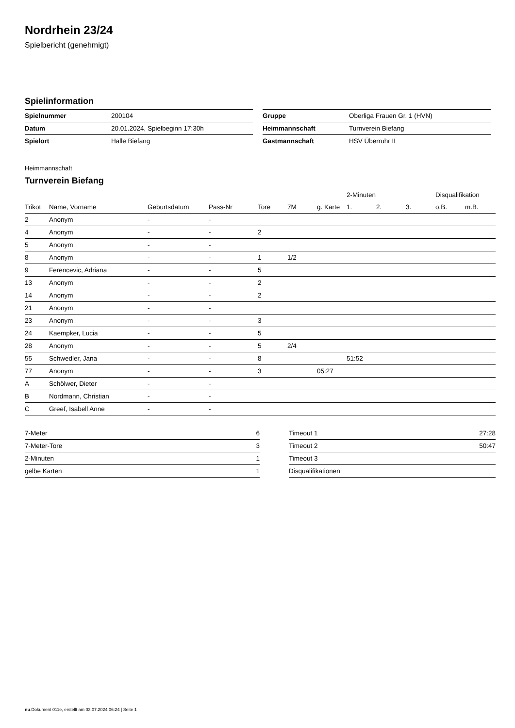Nordrhein 23/24
Spielbericht (genehmigt)
Spielinformation
| Spielnummer | 200104 |
| Datum | 20.01.2024, Spielbeginn 17:30h |
| Spielort | Halle Biefang |
| Gruppe | Oberliga Frauen Gr. 1 (HVN) |
| Heimmannschaft | Turnverein Biefang |
| Gastmannschaft | HSV Überruhr II |
Heimmannschaft
Turnverein Biefang
| | | | | | | | 2-Minuten | | | Disqualifikation | |
| --- | --- | --- | --- | --- | --- | --- | --- | --- | --- | --- | --- |
| Trikot | Name, Vorname | Geburtsdatum | Pass-Nr | Tore | 7M | g. Karte | 1. | 2. | 3. | o.B. | m.B. |
| 2 | Anonym | - | - | | | | | | | | |
| 4 | Anonym | - | - | 2 | | | | | | | |
| 5 | Anonym | - | - | | | | | | | | |
| 8 | Anonym | - | - | 1 | 1/2 | | | | | | |
| 9 | Ferencevic, Adriana | - | - | 5 | | | | | | | |
| 13 | Anonym | - | - | 2 | | | | | | | |
| 14 | Anonym | - | - | 2 | | | | | | | |
| 21 | Anonym | - | - | | | | | | | | |
| 23 | Anonym | - | - | 3 | | | | | | | |
| 24 | Kaempker, Lucia | - | - | 5 | | | | | | | |
| 28 | Anonym | - | - | 5 | 2/4 | | | | | | |
| 55 | Schwedler, Jana | - | - | 8 | | | 51:52 | | | | |
| 77 | Anonym | - | - | 3 | | 05:27 | | | | | |
| A | Schölwer, Dieter | - | - | | | | | | | | |
| B | Nordmann, Christian | - | - | | | | | | | | |
| C | Greef, Isabell Anne | - | - | | | | | | | | |
| 7-Meter | 6 |
| 7-Meter-Tore | 3 |
| 2-Minuten | 1 |
| gelbe Karten | 1 |
| Timeout 1 | 27:28 |
| Timeout 2 | 50:47 |
| Timeout 3 | |
| Disqualifikationen | |
nu.Dokument 011e, erstellt am 03.07.2024 06:24 | Seite 1